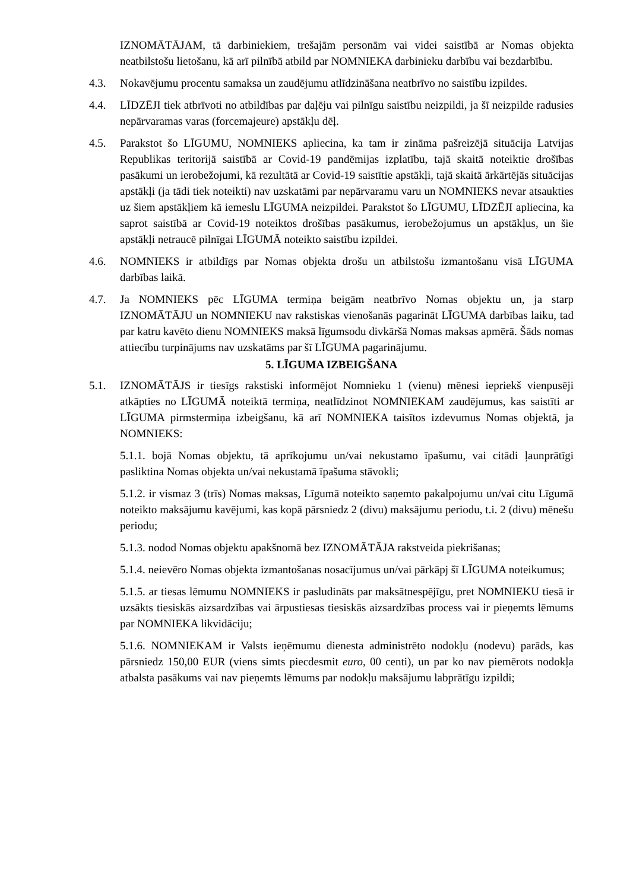IZNOMĀTĀJAM, tā darbiniekiem, trešajām personām vai videi saistībā ar Nomas objekta neatbilstošu lietošanu, kā arī pilnībā atbild par NOMNIEKA darbinieku darbību vai bezdarbību.
4.3. Nokavējumu procentu samaksa un zaudējumu atlīdzināšana neatbrīvo no saistību izpildes.
4.4. LĪDZĒJI tiek atbrīvoti no atbildības par daļēju vai pilnīgu saistību neizpildi, ja šī neizpilde radusies nepārvaramas varas (forcemajeure) apstākļu dēļ.
4.5. Parakstot šo LĪGUMU, NOMNIEKS apliecina, ka tam ir zināma pašreizējā situācija Latvijas Republikas teritorijā saistībā ar Covid-19 pandēmijas izplatību, tajā skaitā noteiktie drošības pasākumi un ierobežojumi, kā rezultātā ar Covid-19 saistītie apstākļi, tajā skaitā ārkārtējās situācijas apstākļi (ja tādi tiek noteikti) nav uzskatāmi par nepārvaramu varu un NOMNIEKS nevar atsaukties uz šiem apstākļiem kā iemeslu LĪGUMA neizpildei. Parakstot šo LĪGUMU, LĪDZĒJI apliecina, ka saprot saistībā ar Covid-19 noteiktos drošības pasākumus, ierobežojumus un apstākļus, un šie apstākļi netraucē pilnīgai LĪGUMĀ noteikto saistību izpildei.
4.6. NOMNIEKS ir atbildīgs par Nomas objekta drošu un atbilstošu izmantošanu visā LĪGUMA darbības laikā.
4.7. Ja NOMNIEKS pēc LĪGUMA termiņa beigām neatbrīvo Nomas objektu un, ja starp IZNOMĀTĀJU un NOMNIEKU nav rakstiskas vienošanās pagarināt LĪGUMA darbības laiku, tad par katru kavēto dienu NOMNIEKS maksā līgumsodu divkāršā Nomas maksas apmērā. Šāds nomas attiecību turpinājums nav uzskatāms par šī LĪGUMA pagarinājumu.
5. LĪGUMA IZBEIGŠANA
5.1. IZNOMĀTĀJS ir tiesīgs rakstiski informējot Nomnieku 1 (vienu) mēnesi iepriekš vienpusēji atkāpties no LĪGUMĀ noteiktā termiņa, neatlīdzinot NOMNIEKAM zaudējumus, kas saistīti ar LĪGUMA pirmstermiņa izbeigšanu, kā arī NOMNIEKA taisītos izdevumus Nomas objektā, ja NOMNIEKS:
5.1.1. bojā Nomas objektu, tā aprīkojumu un/vai nekustamo īpašumu, vai citādi ļaunprātīgi pasliktina Nomas objekta un/vai nekustamā īpašuma stāvokli;
5.1.2. ir vismaz 3 (trīs) Nomas maksas, Līgumā noteikto saņemto pakalpojumu un/vai citu Līgumā noteikto maksājumu kavējumi, kas kopā pārsniedz 2 (divu) maksājumu periodu, t.i. 2 (divu) mēnešu periodu;
5.1.3. nodod Nomas objektu apakšnomā bez IZNOMĀTĀJA rakstveida piekrišanas;
5.1.4. neievēro Nomas objekta izmantošanas nosacījumus un/vai pārkāpj šī LĪGUMA noteikumus;
5.1.5. ar tiesas lēmumu NOMNIEKS ir pasludināts par maksātnespējīgu, pret NOMNIEKU tiesā ir uzsākts tiesiskās aizsardzības vai ārpustiesas tiesiskās aizsardzības process vai ir pieņemts lēmums par NOMNIEKA likvidāciju;
5.1.6. NOMNIEKAM ir Valsts ieņēmumu dienesta administrēto nodokļu (nodevu) parāds, kas pārsniedz 150,00 EUR (viens simts piecdesmit euro, 00 centi), un par ko nav piemērots nodokļa atbalsta pasākums vai nav pieņemts lēmums par nodokļu maksājumu labprātīgu izpildi;